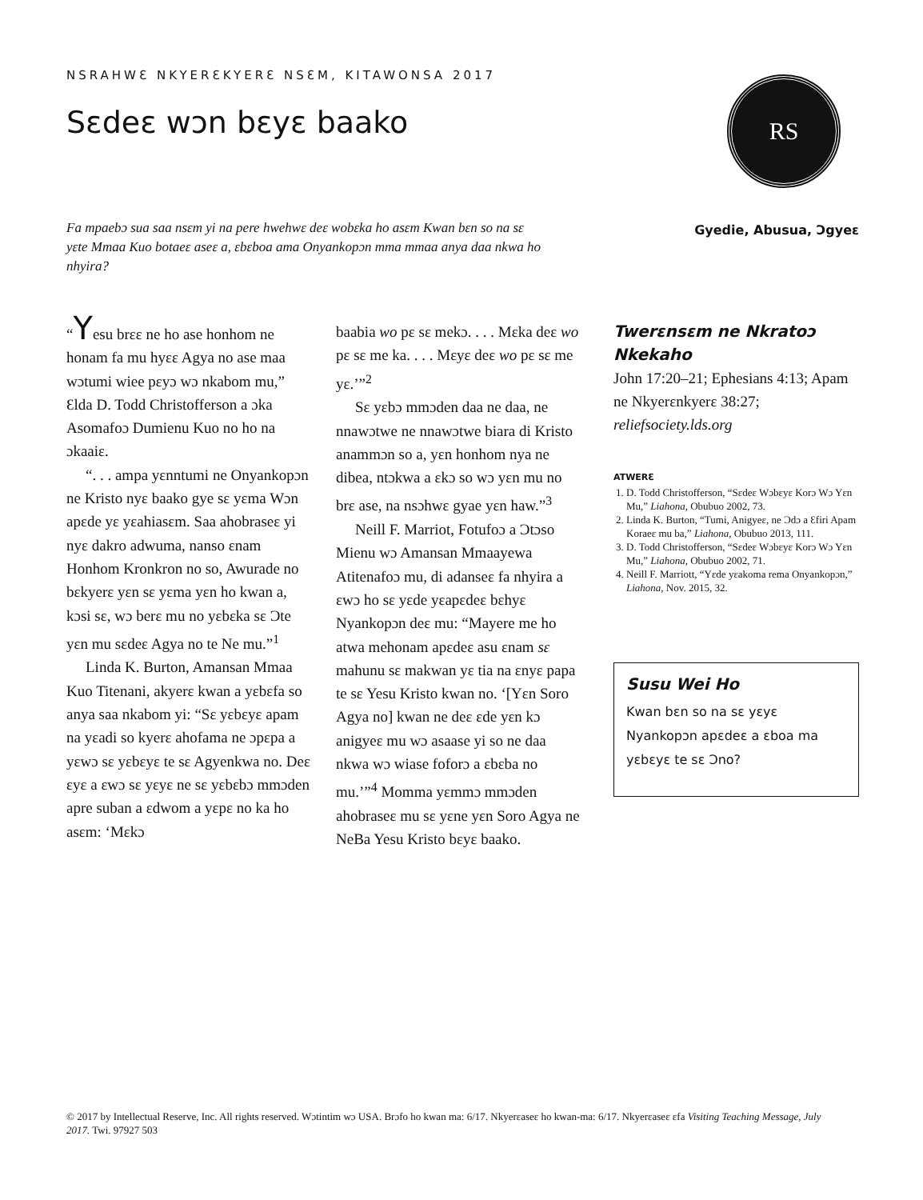NSRAHWƐ NKYERƐKYERƐ NSƐM, KITAWONSA 2017
Sɛdeɛ wɔn bɛyɛ baako
RS
Fa mpaebɔ sua saa nsɛm yi na pere hwehwɛ deɛ wobɛka ho asɛm Kwan bɛn so na sɛ yɛte Mmaa Kuo botaeɛ aseɛ a, ɛbɛboa ama Onyankopɔn mma mmaa anya daa nkwa ho nhyira?
Gyedie, Abusua, Ɔgyeɛ
“Yesu brɛɛ ne ho ase honhom ne honam fa mu hyɛɛ Agya no ase maa wɔtumi wiee pɛyɔ wɔ nkabom mu,” Ɛlda D. Todd Christofferson a ɔka Asomafoɔ Dumienu Kuo no ho na ɔkaaiɛ.
“. . . ampa yɛnntumi ne Onyankopɔn ne Kristo nyɛ baako gye sɛ yɛma Wɔn apɛde yɛ yɛahiasɛm. Saa ahobraseɛ yi nyɛ dakro adwuma, nanso ɛnam Honhom Kronkron no so, Awurade no bɛkyerɛ yɛn sɛ yɛma yɛn ho kwan a, kɔsi sɛ, wɔ berɛ mu no yɛbɛka sɛ Ɔte yɛn mu sɛdeɛ Agya no te Ne mu.”<sup>1</sup>
Linda K. Burton, Amansan Mmaa Kuo Titenani, akyerɛ kwan a yɛbɛfa so anya saa nkabom yi: “Sɛ yɛbɛyɛ apam na yɛadi so kyerɛ ahofama ne ɔpɛpa a yɛwɔ sɛ yɛbɛyɛ te sɛ Agyenkwa no. Deɛ ɛyɛ a ɛwɔ sɛ yɛyɛ ne sɛ yɛbɛbɔ mmɔden apre suban a ɛdwom a yɛpɛ no ka ho asɛm: ‘Mɛkɔ
baabia wo pɛ sɛ mekɔ. . . . Mɛka deɛ wo pɛ sɛ me ka. . . . Mɛyɛ deɛ wo pɛ sɛ me yɛ.’”<sup>2</sup>
Sɛ yɛbɔ mmɔden daa ne daa, ne nnawɔtwe ne nnawɔtwe biara di Kristo anammɔn so a, yɛn honhom nya ne dibea, ntɔkwa a ɛkɔ so wɔ yɛn mu no brɛ ase, na nsɔhwɛ gyae yɛn haw.”<sup>3</sup>
Neill F. Marriot, Fotufoɔ a Ɔtɔso Mienu wɔ Amansan Mmaayewa Atitenafoɔ mu, di adanseɛ fa nhyira a ɛwɔ ho sɛ yɛde yɛapɛdeɛ bɛhyɛ Nyankopɔn deɛ mu: “Mayere me ho atwa mehonam apɛdeɛ asu ɛnam sɛ mahunu sɛ makwan yɛ tia na ɛnyɛ papa te sɛ Yesu Kristo kwan no. ‘[Yɛn Soro Agya no] kwan ne deɛ ɛde yɛn kɔ anigyeɛ mu wɔ asaase yi so ne daa nkwa wɔ wiase foforɔ a ɛbɛba no mu.’”<sup>4</sup> Momma yɛmmɔ mmɔden ahobraseɛ mu sɛ yɛne yɛn Soro Agya ne NeBa Yesu Kristo bɛyɛ baako.
Twerɛnsɛm ne Nkratoɔ Nkekaho
John 17:20–21; Ephesians 4:13; Apam ne Nkyerɛnkyerɛ 38:27; reliefsociety.lds.org
ATWERƐ
1. D. Todd Christofferson, “Sɛdeɛ Wɔbɛyɛ Korɔ Wɔ Yɛn Mu,” Liahona, Obubuo 2002, 73.
2. Linda K. Burton, “Tumi, Anigyeɛ, ne Ɔdɔ a Ɛfiri Apam Koraeɛ mu ba,” Liahona, Obubuo 2013, 111.
3. D. Todd Christofferson, “Sɛdeɛ Wɔbɛyɛ Korɔ Wɔ Yɛn Mu,” Liahona, Obubuo 2002, 71.
4. Neill F. Marriott, “Yɛde yɛakoma rema Onyankopɔn,” Liahona, Nov. 2015, 32.
Susu Wei Ho
Kwan bɛn so na sɛ yɛyɛ Nyankopɔn apɛdeɛ a ɛboa ma yɛbɛyɛ te sɛ Ɔno?
© 2017 by Intellectual Reserve, Inc. All rights reserved. Wɔtintim wɔ USA. Brɔfo ho kwan ma: 6/17. Nkyerɛaseɛ ho kwan-ma: 6/17. Nkyerɛaseɛ ɛfa Visiting Teaching Message, July 2017. Twi. 97927 503